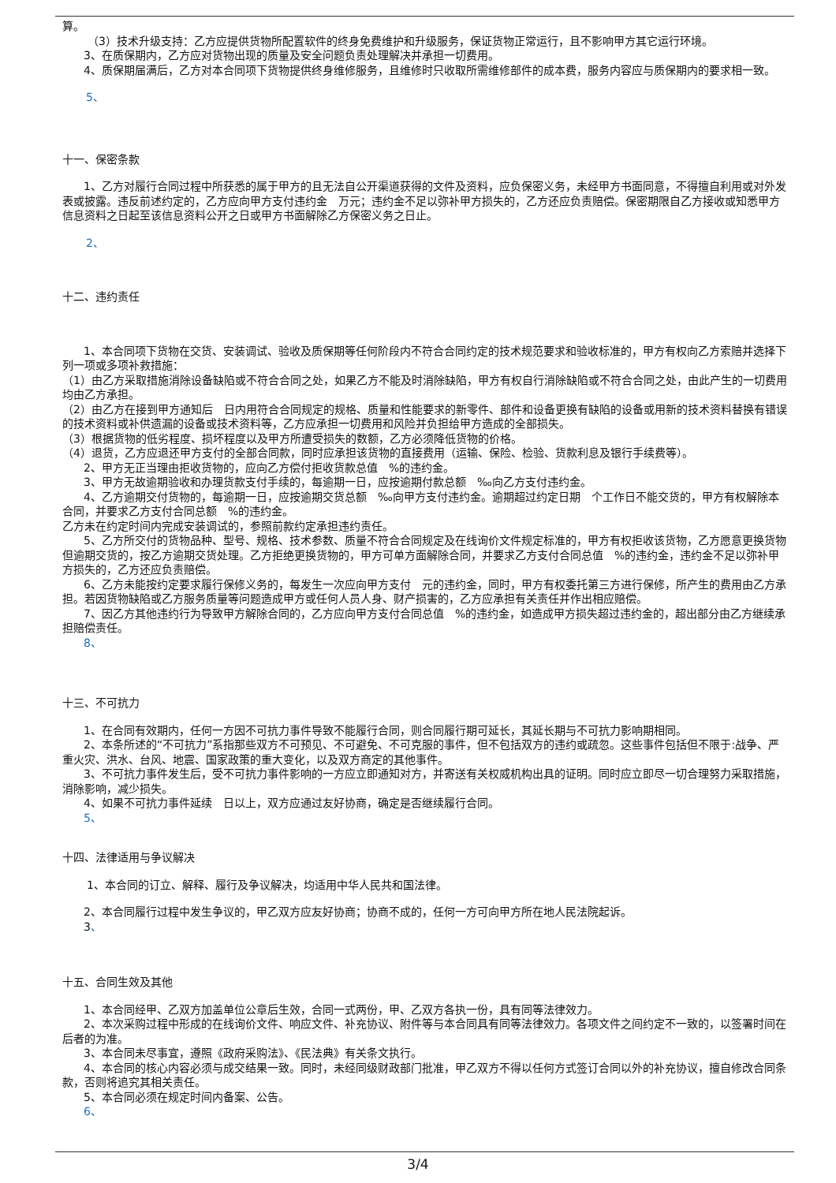算。
（3）技术升级支持：乙方应提供货物所配置软件的终身免费维护和升级服务，保证货物正常运行，且不影响甲方其它运行环境。
3、在质保期内，乙方应对货物出现的质量及安全问题负责处理解决并承担一切费用。
4、质保期届满后，乙方对本合同项下货物提供终身维修服务，且维修时只收取所需维修部件的成本费，服务内容应与质保期内的要求相一致。
5、
十一、保密条款
1、乙方对履行合同过程中所获悉的属于甲方的且无法自公开渠道获得的文件及资料，应负保密义务，未经甲方书面同意，不得擅自利用或对外发表或披露。违反前述约定的，乙方应向甲方支付违约金　万元；违约金不足以弥补甲方损失的，乙方还应负责赔偿。保密期限自乙方接收或知悉甲方信息资料之日起至该信息资料公开之日或甲方书面解除乙方保密义务之日止。
2、
十二、违约责任
1、本合同项下货物在交货、安装调试、验收及质保期等任何阶段内不符合合同约定的技术规范要求和验收标准的，甲方有权向乙方索赔并选择下列一项或多项补救措施：
（1）由乙方采取措施消除设备缺陷或不符合合同之处，如果乙方不能及时消除缺陷，甲方有权自行消除缺陷或不符合合同之处，由此产生的一切费用均由乙方承担。
（2）由乙方在接到甲方通知后　日内用符合合同规定的规格、质量和性能要求的新零件、部件和设备更换有缺陷的设备或用新的技术资料替换有错误的技术资料或补供遗漏的设备或技术资料等，乙方应承担一切费用和风险并负担给甲方造成的全部损失。
（3）根据货物的低劣程度、损坏程度以及甲方所遭受损失的数额，乙方必须降低货物的价格。
（4）退货，乙方应退还甲方支付的全部合同款，同时应承担该货物的直接费用（运输、保险、检验、货款利息及银行手续费等）。
2、甲方无正当理由拒收货物的，应向乙方偿付拒收货款总值　%的违约金。
3、甲方无故逾期验收和办理货款支付手续的，每逾期一日，应按逾期付款总额　‰向乙方支付违约金。
4、乙方逾期交付货物的，每逾期一日，应按逾期交货总额　‰向甲方支付违约金。逾期超过约定日期　个工作日不能交货的，甲方有权解除本合同，并要求乙方支付合同总额　%的违约金。
乙方未在约定时间内完成安装调试的，参照前款约定承担违约责任。
5、乙方所交付的货物品种、型号、规格、技术参数、质量不符合合同规定及在线询价文件规定标准的，甲方有权拒收该货物，乙方愿意更换货物但逾期交货的，按乙方逾期交货处理。乙方拒绝更换货物的，甲方可单方面解除合同，并要求乙方支付合同总值　%的违约金，违约金不足以弥补甲方损失的，乙方还应负责赔偿。
6、乙方未能按约定要求履行保修义务的，每发生一次应向甲方支付　元的违约金，同时，甲方有权委托第三方进行保修，所产生的费用由乙方承担。若因货物缺陷或乙方服务质量等问题造成甲方或任何人员人身、财产损害的，乙方应承担有关责任并作出相应赔偿。
7、因乙方其他违约行为导致甲方解除合同的，乙方应向甲方支付合同总值　%的违约金，如造成甲方损失超过违约金的，超出部分由乙方继续承担赔偿责任。
8、
十三、不可抗力
1、在合同有效期内，任何一方因不可抗力事件导致不能履行合同，则合同履行期可延长，其延长期与不可抗力影响期相同。
2、本条所述的“不可抗力”系指那些双方不可预见、不可避免、不可克服的事件，但不包括双方的违约或疏忽。这些事件包括但不限于:战争、严重火灾、洪水、台风、地震、国家政策的重大变化，以及双方商定的其他事件。
3、不可抗力事件发生后，受不可抗力事件影响的一方应立即通知对方，并寄送有关权威机构出具的证明。同时应立即尽一切合理努力采取措施，消除影响，减少损失。
4、如果不可抗力事件延续　日以上，双方应通过友好协商，确定是否继续履行合同。
5、
十四、法律适用与争议解决
1、本合同的订立、解释、履行及争议解决，均适用中华人民共和国法律。
2、本合同履行过程中发生争议的，甲乙双方应友好协商；协商不成的，任何一方可向甲方所在地人民法院起诉。
3、
十五、合同生效及其他
1、本合同经甲、乙双方加盖单位公章后生效，合同一式两份，甲、乙双方各执一份，具有同等法律效力。
2、本次采购过程中形成的在线询价文件、响应文件、补充协议、附件等与本合同具有同等法律效力。各项文件之间约定不一致的，以签署时间在后者的为准。
3、本合同未尽事宜，遵照《政府采购法》、《民法典》有关条文执行。
4、本合同的核心内容必须与成交结果一致。同时，未经同级财政部门批准，甲乙双方不得以任何方式签订合同以外的补充协议，擅自修改合同条款，否则将追究其相关责任。
5、本合同必须在规定时间内备案、公告。
6、
3/4